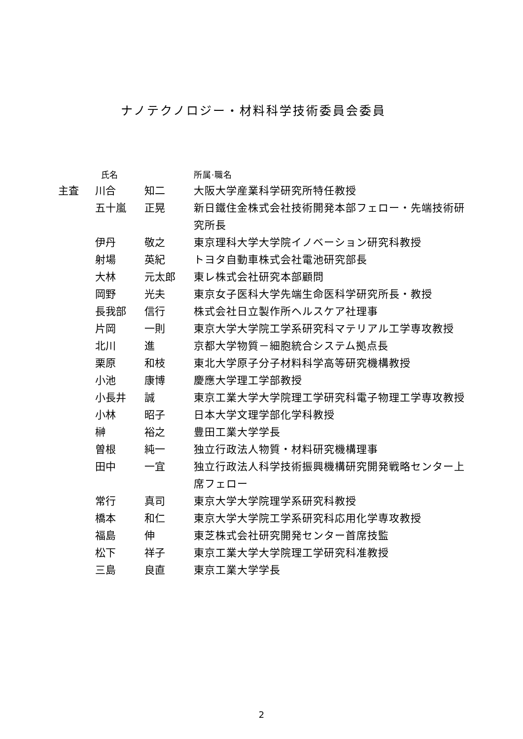ナノテクノロジー・材料科学技術委員会委員
| | 氏名 | | 所属·職名 |
| --- | --- | --- | --- |
| 主査 | 川合 | 知二 | 大阪大学産業科学研究所特任教授 |
| | 五十嵐 | 正晃 | 新日鐵住金株式会社技術開発本部フェロー・先端技術研究所長 |
| | 伊丹 | 敬之 | 東京理科大学大学院イノベーション研究科教授 |
| | 射場 | 英紀 | トヨタ自動車株式会社電池研究部長 |
| | 大林 | 元太郎 | 東レ株式会社研究本部顧問 |
| | 岡野 | 光夫 | 東京女子医科大学先端生命医科学研究所長・教授 |
| | 長我部 | 信行 | 株式会社日立製作所ヘルスケア社理事 |
| | 片岡 | 一則 | 東京大学大学院工学系研究科マテリアル工学専攻教授 |
| | 北川 | 進 | 京都大学物質－細胞統合システム拠点長 |
| | 栗原 | 和枝 | 東北大学原子分子材料科学高等研究機構教授 |
| | 小池 | 康博 | 慶應大学理工学部教授 |
| | 小長井 | 誠 | 東京工業大学大学院理工学研究科電子物理工学専攻教授 |
| | 小林 | 昭子 | 日本大学文理学部化学科教授 |
| | 榊 | 裕之 | 豊田工業大学学長 |
| | 曽根 | 純一 | 独立行政法人物質・材料研究機構理事 |
| | 田中 | 一宜 | 独立行政法人科学技術振興機構研究開発戦略センター上席フェロー |
| | 常行 | 真司 | 東京大学大学院理学系研究科教授 |
| | 橋本 | 和仁 | 東京大学大学院工学系研究科応用化学専攻教授 |
| | 福島 | 伸 | 東芝株式会社研究開発センター首席技監 |
| | 松下 | 祥子 | 東京工業大学大学院理工学研究科准教授 |
| | 三島 | 良直 | 東京工業大学学長 |
2